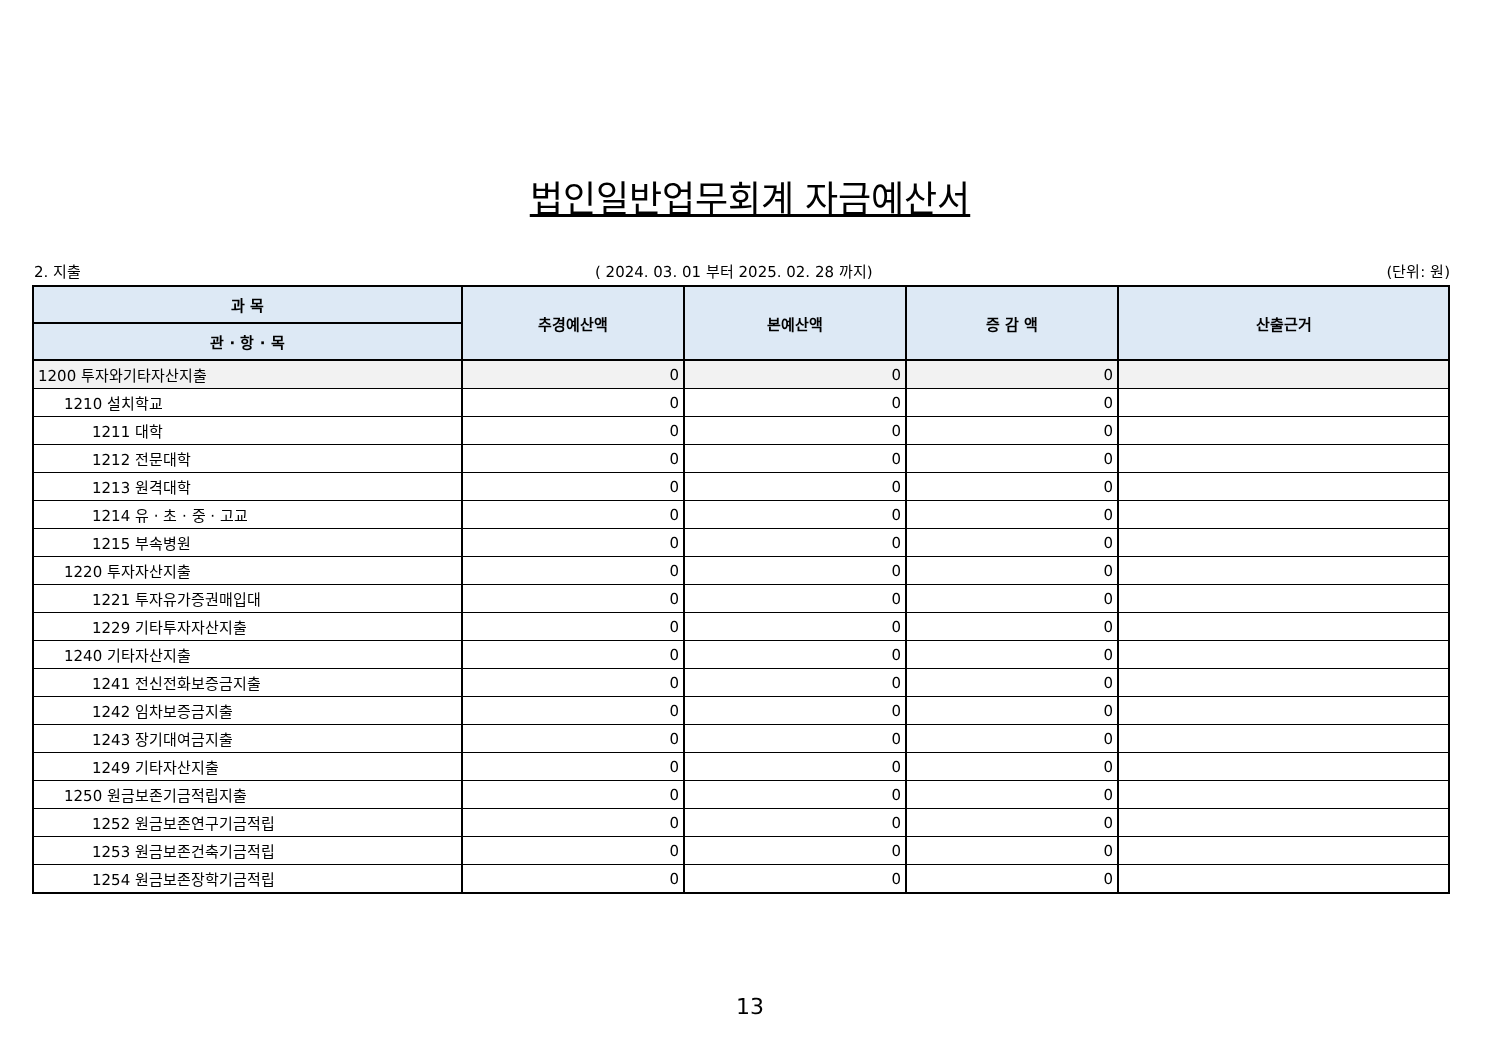법인일반업무회계 자금예산서
2. 지출 ( 2024. 03. 01 부터 2025. 02. 28 까지) (단위: 원)
| 과 목 | 추경예산액 | 본예산액 | 증 감 액 | 산출근거 |
| --- | --- | --- | --- | --- |
| 관 · 항 · 목 | | | | |
| 1200 투자와기타자산지출 | 0 | 0 | 0 | |
| 1210 설치학교 | 0 | 0 | 0 | |
| 1211 대학 | 0 | 0 | 0 | |
| 1212 전문대학 | 0 | 0 | 0 | |
| 1213 원격대학 | 0 | 0 | 0 | |
| 1214 유 · 초 · 중 · 고교 | 0 | 0 | 0 | |
| 1215 부속병원 | 0 | 0 | 0 | |
| 1220 투자자산지출 | 0 | 0 | 0 | |
| 1221 투자유가증권매입대 | 0 | 0 | 0 | |
| 1229 기타투자자산지출 | 0 | 0 | 0 | |
| 1240 기타자산지출 | 0 | 0 | 0 | |
| 1241 전신전화보증금지출 | 0 | 0 | 0 | |
| 1242 임차보증금지출 | 0 | 0 | 0 | |
| 1243 장기대여금지출 | 0 | 0 | 0 | |
| 1249 기타자산지출 | 0 | 0 | 0 | |
| 1250 원금보존기금적립지출 | 0 | 0 | 0 | |
| 1252 원금보존연구기금적립 | 0 | 0 | 0 | |
| 1253 원금보존건축기금적립 | 0 | 0 | 0 | |
| 1254 원금보존장학기금적립 | 0 | 0 | 0 | |
13